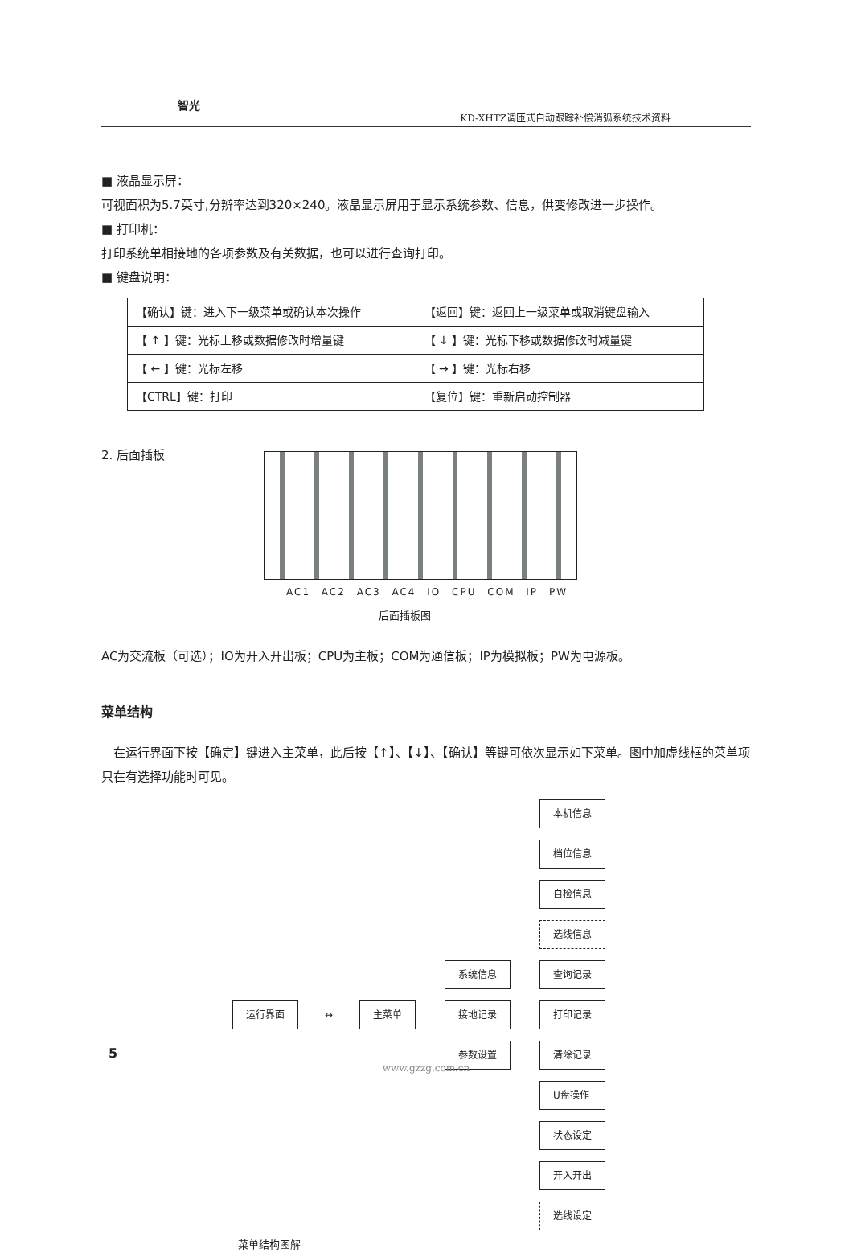智光
KD-XHTZ调匝式自动跟踪补偿消弧系统技术资料
■ 液晶显示屏：
可视面积为5.7英寸,分辨率达到320×240。液晶显示屏用于显示系统参数、信息，供变修改进一步操作。
■ 打印机：
打印系统单相接地的各项参数及有关数据，也可以进行查询打印。
■ 键盘说明：
| 【确认】键：进入下一级菜单或确认本次操作 | 【返回】键：返回上一级菜单或取消键盘输入 |
| 【 ↑ 】键：光标上移或数据修改时增量键 | 【 ↓ 】键：光标下移或数据修改时减量键 |
| 【 ← 】键：光标左移 | 【 → 】键：光标右移 |
| 【CTRL】键：打印 | 【复位】键：重新启动控制器 |
2. 后面插板
AC1 AC2 AC3 AC4 IO CPU COM IP PW
后面插板图
AC为交流板（可选）；IO为开入开出板；CPU为主板；COM为通信板；IP为模拟板；PW为电源板。
菜单结构
　在运行界面下按【确定】键进入主菜单，此后按【↑】、【↓】、【确认】等键可依次显示如下菜单。图中加虚线框的菜单项只在有选择功能时可见。
运行界面 ↔ 主菜单 系统信息
接地记录
参数设置
本机信息
档位信息
自检信息
选线信息
查询记录
打印记录
清除记录
U盘操作
状态设定
开入开出
选线设定
菜单结构图解
5
www.gzzg.com.cn